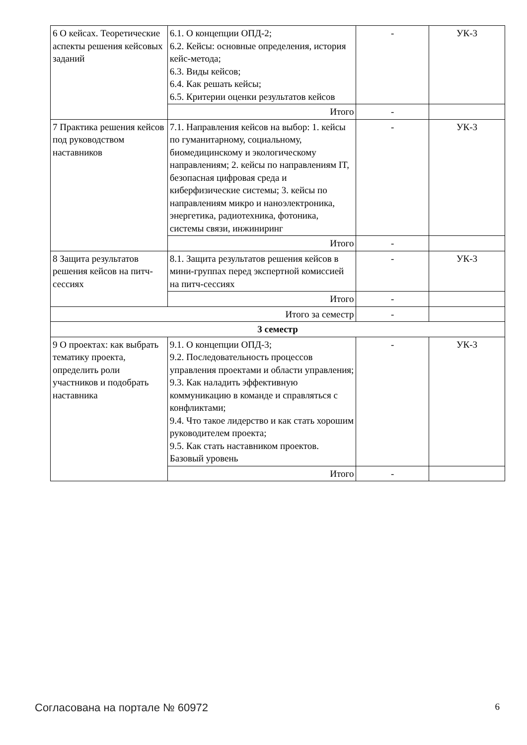| 6 О кейсах. Теоретические аспекты решения кейсовых заданий | 6.1. О концепции ОПД-2; 6.2. Кейсы: основные определения, история кейс-метода; 6.3. Виды кейсов; 6.4. Как решать кейсы; 6.5. Критерии оценки результатов кейсов | - | УК-3 |
| | Итого | - | |
| 7 Практика решения кейсов под руководством наставников | 7.1. Направления кейсов на выбор: 1. кейсы по гуманитарному, социальному, биомедицинскому и экологическому направлениям; 2. кейсы по направлениям IT, безопасная цифровая среда и киберфизические системы; 3. кейсы по направлениям микро и наноэлектроника, энергетика, радиотехника, фотоника, системы связи, инжиниринг | - | УК-3 |
| | Итого | - | |
| 8 Защита результатов решения кейсов на питч-сессиях | 8.1. Защита результатов решения кейсов в мини-группах перед экспертной комиссией на питч-сессиях | - | УК-3 |
| | Итого | - | |
| Итого за семестр | | - | |
| 3 семестр | | | |
| 9 О проектах: как выбрать тематику проекта, определить роли участников и подобрать наставника | 9.1. О концепции ОПД-3; 9.2. Последовательность процессов управления проектами и области управления; 9.3. Как наладить эффективную коммуникацию в команде и справляться с конфликтами; 9.4. Что такое лидерство и как стать хорошим руководителем проекта; 9.5. Как стать наставником проектов. Базовый уровень | - | УК-3 |
| | Итого | - | |
Согласована на портале № 60972 6